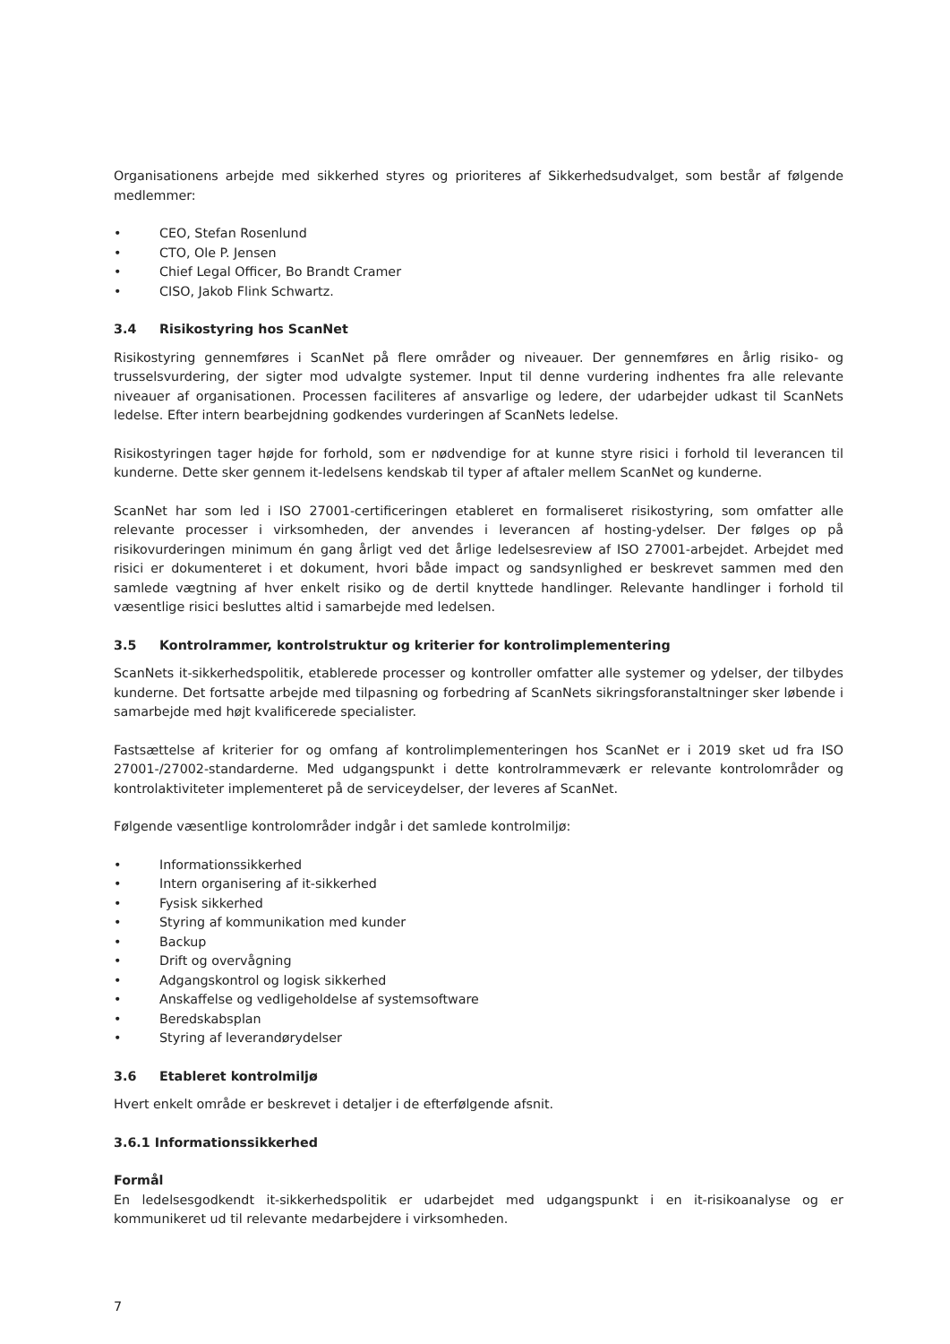Organisationens arbejde med sikkerhed styres og prioriteres af Sikkerhedsudvalget, som består af følgende medlemmer:
• CEO, Stefan Rosenlund
• CTO, Ole P. Jensen
• Chief Legal Officer, Bo Brandt Cramer
• CISO, Jakob Flink Schwartz.
3.4 Risikostyring hos ScanNet
Risikostyring gennemføres i ScanNet på flere områder og niveauer. Der gennemføres en årlig risiko- og trusselsvurdering, der sigter mod udvalgte systemer. Input til denne vurdering indhentes fra alle relevante niveauer af organisationen. Processen faciliteres af ansvarlige og ledere, der udarbejder udkast til ScanNets ledelse. Efter intern bearbejdning godkendes vurderingen af ScanNets ledelse.
Risikostyringen tager højde for forhold, som er nødvendige for at kunne styre risici i forhold til leverancen til kunderne. Dette sker gennem it-ledelsens kendskab til typer af aftaler mellem ScanNet og kunderne.
ScanNet har som led i ISO 27001-certificeringen etableret en formaliseret risikostyring, som omfatter alle relevante processer i virksomheden, der anvendes i leverancen af hosting-ydelser. Der følges op på risikovurderingen minimum én gang årligt ved det årlige ledelsesreview af ISO 27001-arbejdet. Arbejdet med risici er dokumenteret i et dokument, hvori både impact og sandsynlighed er beskrevet sammen med den samlede vægtning af hver enkelt risiko og de dertil knyttede handlinger. Relevante handlinger i forhold til væsentlige risici besluttes altid i samarbejde med ledelsen.
3.5 Kontrolrammer, kontrolstruktur og kriterier for kontrolimplementering
ScanNets it-sikkerhedspolitik, etablerede processer og kontroller omfatter alle systemer og ydelser, der tilbydes kunderne. Det fortsatte arbejde med tilpasning og forbedring af ScanNets sikringsforanstaltninger sker løbende i samarbejde med højt kvalificerede specialister.
Fastsættelse af kriterier for og omfang af kontrolimplementeringen hos ScanNet er i 2019 sket ud fra ISO 27001-/27002-standarderne. Med udgangspunkt i dette kontrolrammeværk er relevante kontrolområder og kontrolaktiviteter implementeret på de serviceydelser, der leveres af ScanNet.
Følgende væsentlige kontrolområder indgår i det samlede kontrolmiljø:
• Informationssikkerhed
• Intern organisering af it-sikkerhed
• Fysisk sikkerhed
• Styring af kommunikation med kunder
• Backup
• Drift og overvågning
• Adgangskontrol og logisk sikkerhed
• Anskaffelse og vedligeholdelse af systemsoftware
• Beredskabsplan
• Styring af leverandørydelser
3.6 Etableret kontrolmiljø
Hvert enkelt område er beskrevet i detaljer i de efterfølgende afsnit.
3.6.1 Informationssikkerhed
Formål
En ledelsesgodkendt it-sikkerhedspolitik er udarbejdet med udgangspunkt i en it-risikoanalyse og er kommunikeret ud til relevante medarbejdere i virksomheden.
7